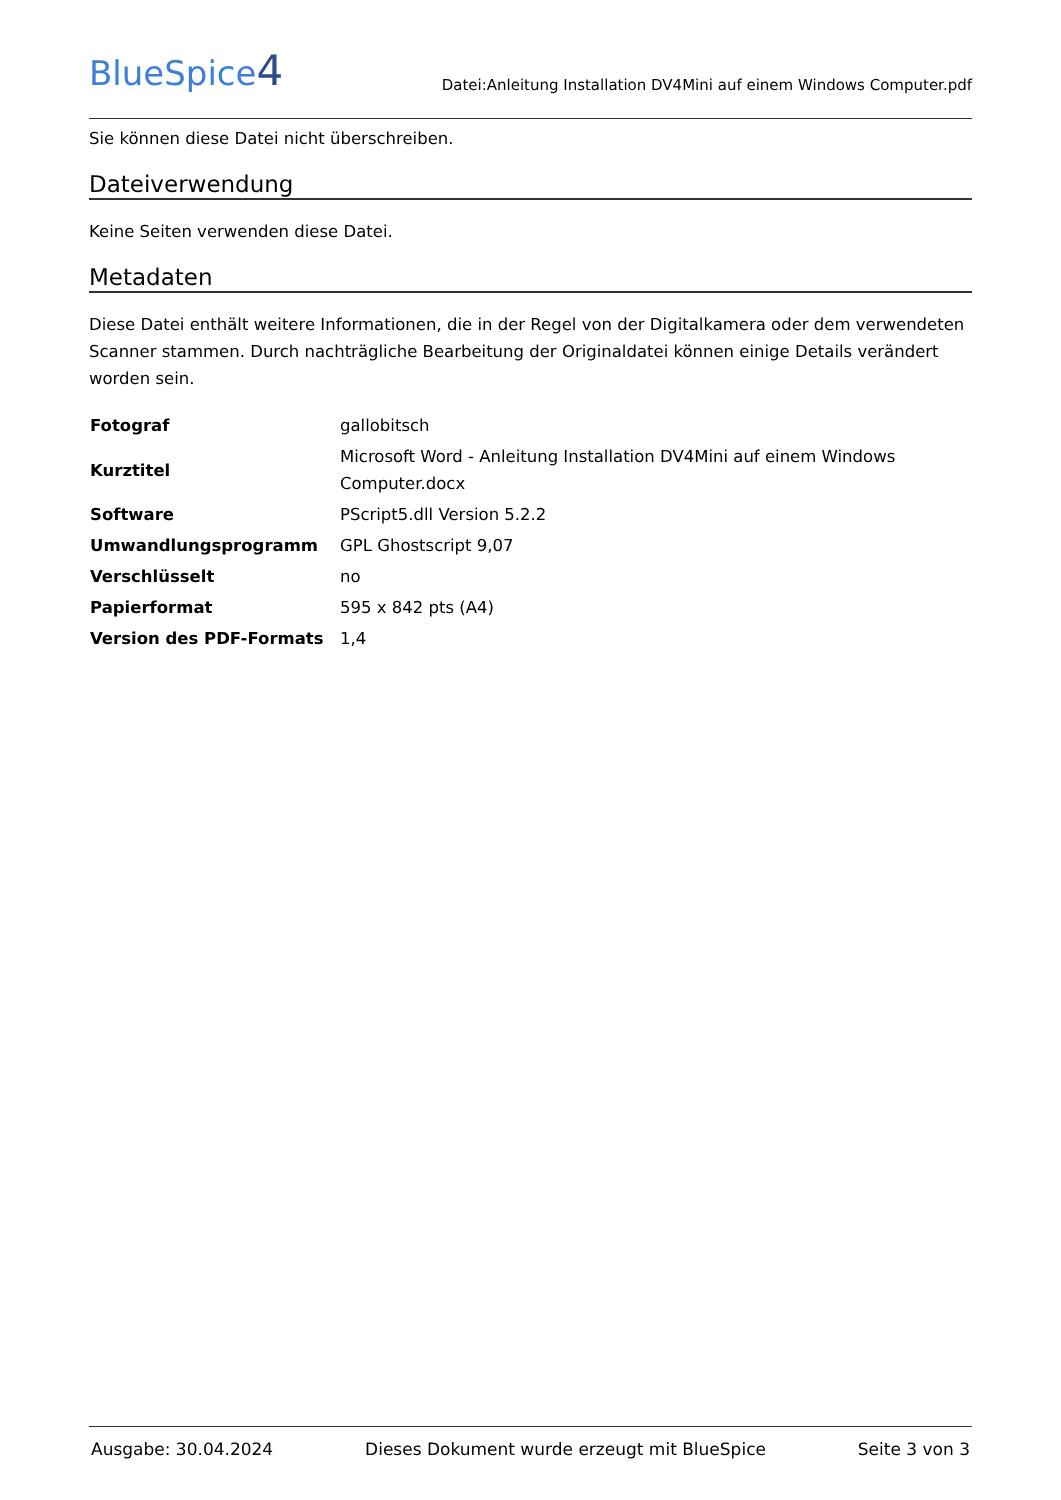BlueSpice4
Datei:Anleitung Installation DV4Mini auf einem Windows Computer.pdf
Sie können diese Datei nicht überschreiben.
Dateiverwendung
Keine Seiten verwenden diese Datei.
Metadaten
Diese Datei enthält weitere Informationen, die in der Regel von der Digitalkamera oder dem verwendeten Scanner stammen. Durch nachträgliche Bearbeitung der Originaldatei können einige Details verändert worden sein.
| Fotograf | gallobitsch |
| Kurztitel | Microsoft Word - Anleitung Installation DV4Mini auf einem Windows Computer.docx |
| Software | PScript5.dll Version 5.2.2 |
| Umwandlungsprogramm | GPL Ghostscript 9,07 |
| Verschlüsselt | no |
| Papierformat | 595 x 842 pts (A4) |
| Version des PDF-Formats | 1,4 |
Ausgabe: 30.04.2024 Dieses Dokument wurde erzeugt mit BlueSpice Seite 3 von 3